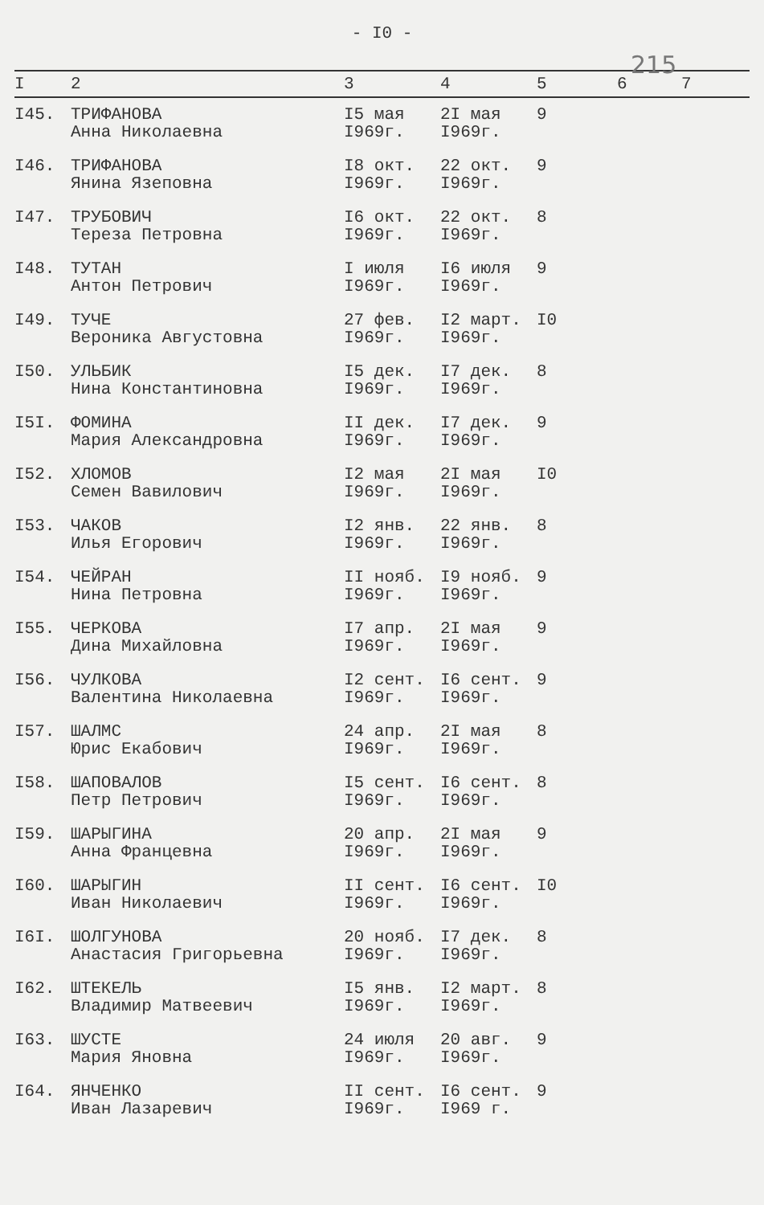- I0 -
215
| I | 2 | 3 | 4 | 5 | 6 | 7 |
| --- | --- | --- | --- | --- | --- | --- |
| I45. | ТРИФАНОВА Анна Николаевна | I5 мая I969г. | 2I мая I969г. | 9 | | |
| I46. | ТРИФАНОВА Янина Язеповна | I8 окт. I969г. | 22 окт. I969г. | 9 | | |
| I47. | ТРУБОВИЧ Тереза Петровна | I6 окт. I969г. | 22 окт. I969г. | 8 | | |
| I48. | ТУТАН Антон Петрович | I июля I969г. | I6 июля I969г. | 9 | | |
| I49. | ТУЧЕ Вероника Августовна | 27 фев. I969г. | I2 март. I969г. | I0 | | |
| I50. | УЛЬБИК Нина Константиновна | I5 дек. I969г. | I7 дек. I969г. | 8 | | |
| I5I. | ФОМИНА Мария Александровна | II дек. I969г. | I7 дек. I969г. | 9 | | |
| I52. | ХЛОМОВ Семен Вавилович | I2 мая I969г. | 2I мая I969г. | I0 | | |
| I53. | ЧАКОВ Илья Егорович | I2 янв. I969г. | 22 янв. I969г. | 8 | | |
| I54. | ЧЕЙРАН Нина Петровна | II нояб. I969г. | I9 нояб. I969г. | 9 | | |
| I55. | ЧЕРКОВА Дина Михайловна | I7 апр. I969г. | 2I мая I969г. | 9 | | |
| I56. | ЧУЛКОВА Валентина Николаевна | I2 сент. I969г. | I6 сент. I969г. | 9 | | |
| I57. | ШАЛМС Юрис Екабович | 24 апр. I969г. | 2I мая I969г. | 8 | | |
| I58. | ШАПОВАЛОВ Петр Петрович | I5 сент. I969г. | I6 сент. I969г. | 8 | | |
| I59. | ШАРЫГИНА Анна Францевна | 20 апр. I969г. | 2I мая I969г. | 9 | | |
| I60. | ШАРЫГИН Иван Николаевич | II сент. I969г. | I6 сент. I969г. | I0 | | |
| I6I. | ШОЛГУНОВА Анастасия Григорьевна | 20 нояб. I969г. | I7 дек. I969г. | 8 | | |
| I62. | ШТЕКЕЛЬ Владимир Матвеевич | I5 янв. I969г. | I2 март. I969г. | 8 | | |
| I63. | ШУСТЕ Мария Яновна | 24 июля I969г. | 20 авг. I969г. | 9 | | |
| I64. | ЯНЧЕНКО Иван Лазаревич | II сент. I969г. | I6 сент. I969 г. | 9 | | |